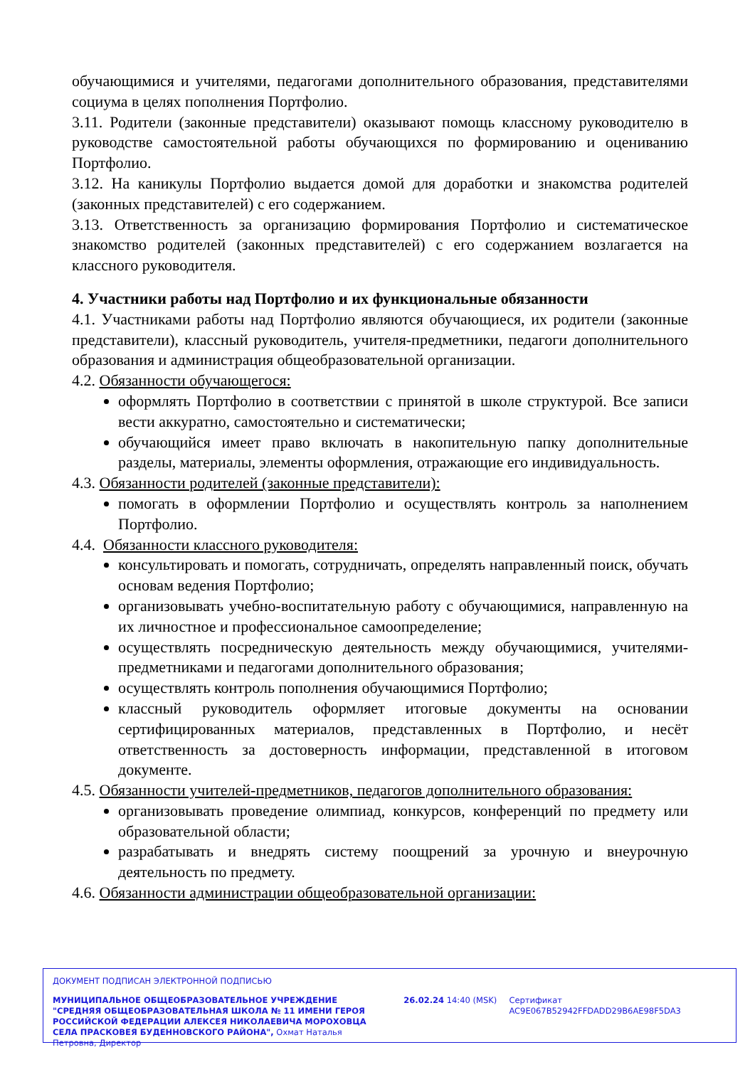обучающимися и учителями, педагогами дополнительного образования, представителями социума в целях пополнения Портфолио.
3.11. Родители (законные представители) оказывают помощь классному руководителю в руководстве самостоятельной работы обучающихся по формированию и оцениванию Портфолио.
3.12. На каникулы Портфолио выдается домой для доработки и знакомства родителей (законных представителей) с его содержанием.
3.13. Ответственность за организацию формирования Портфолио и систематическое знакомство родителей (законных представителей) с его содержанием возлагается на классного руководителя.
4. Участники работы над Портфолио и их функциональные обязанности
4.1. Участниками работы над Портфолио являются обучающиеся, их родители (законные представители), классный руководитель, учителя-предметники, педагоги дополнительного образования и администрация общеобразовательной организации.
4.2. Обязанности обучающегося:
оформлять Портфолио в соответствии с принятой в школе структурой. Все записи вести аккуратно, самостоятельно и систематически;
обучающийся имеет право включать в накопительную папку дополнительные разделы, материалы, элементы оформления, отражающие его индивидуальность.
4.3. Обязанности родителей (законные представители):
помогать в оформлении Портфолио и осуществлять контроль за наполнением Портфолио.
4.4. Обязанности классного руководителя:
консультировать и помогать, сотрудничать, определять направленный поиск, обучать основам ведения Портфолио;
организовывать учебно-воспитательную работу с обучающимися, направленную на их личностное и профессиональное самоопределение;
осуществлять посредническую деятельность между обучающимися, учителями-предметниками и педагогами дополнительного образования;
осуществлять контроль пополнения обучающимися Портфолио;
классный руководитель оформляет итоговые документы на основании сертифицированных материалов, представленных в Портфолио, и несёт ответственность за достоверность информации, представленной в итоговом документе.
4.5. Обязанности учителей-предметников, педагогов дополнительного образования:
организовывать проведение олимпиад, конкурсов, конференций по предмету или образовательной области;
разрабатывать и внедрять систему поощрений за урочную и внеурочную деятельность по предмету.
4.6. Обязанности администрации общеобразовательной организации:
ДОКУМЕНТ ПОДПИСАН ЭЛЕКТРОННОЙ ПОДПИСЬЮ
МУНИЦИПАЛЬНОЕ ОБЩЕОБРАЗОВАТЕЛЬНОЕ УЧРЕЖДЕНИЕ "СРЕДНЯЯ ОБЩЕОБРАЗОВАТЕЛЬНАЯ ШКОЛА № 11 ИМЕНИ ГЕРОЯ РОССИЙСКОЙ ФЕДЕРАЦИИ АЛЕКСЕЯ НИКОЛАЕВИЧА МОРОХОВЦА СЕЛА ПРАСКОВЕЯ БУДЕННОВСКОГО РАЙОНА", Охмат Наталья Петровна, Директор
26.02.24 14:40 (MSK) Сертификат AC9E067B52942FFDADD29B6AE98F5DA3